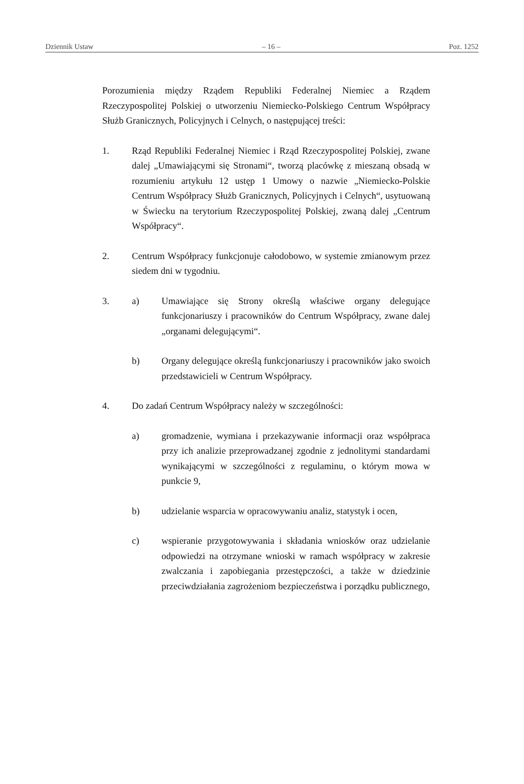Dziennik Ustaw – 16 – Poz. 1252
Porozumienia między Rządem Republiki Federalnej Niemiec a Rządem Rzeczypospolitej Polskiej o utworzeniu Niemiecko-Polskiego Centrum Współpracy Służb Granicznych, Policyjnych i Celnych, o następującej treści:
1. Rząd Republiki Federalnej Niemiec i Rząd Rzeczypospolitej Polskiej, zwane dalej „Umawiającymi się Stronami“, tworzą placówkę z mieszaną obsadą w rozumieniu artykułu 12 ustęp 1 Umowy o nazwie „Niemiecko-Polskie Centrum Współpracy Służb Granicznych, Policyjnych i Celnych“, usytuowaną w Świecku na terytorium Rzeczypospolitej Polskiej, zwaną dalej „Centrum Współpracy“.
2. Centrum Współpracy funkcjonuje całodobowo, w systemie zmianowym przez siedem dni w tygodniu.
3. a) Umawiające się Strony określą właściwe organy delegujące funkcjonariuszy i pracowników do Centrum Współpracy, zwane dalej „organami delegującymi“.
b) Organy delegujące określą funkcjonariuszy i pracowników jako swoich przedstawicieli w Centrum Współpracy.
4. Do zadań Centrum Współpracy należy w szczególności:
a) gromadzenie, wymiana i przekazywanie informacji oraz współpraca przy ich analizie przeprowadzanej zgodnie z jednolitymi standardami wynikającymi w szczególności z regulaminu, o którym mowa w punkcie 9,
b) udzielanie wsparcia w opracowywaniu analiz, statystyk i ocen,
c) wspieranie przygotowywania i składania wniosków oraz udzielanie odpowiedzi na otrzymane wnioski w ramach współpracy w zakresie zwalczania i zapobiegania przestępczości, a także w dziedzinie przeciwdziałania zagrożeniom bezpieczeństwa i porządku publicznego,